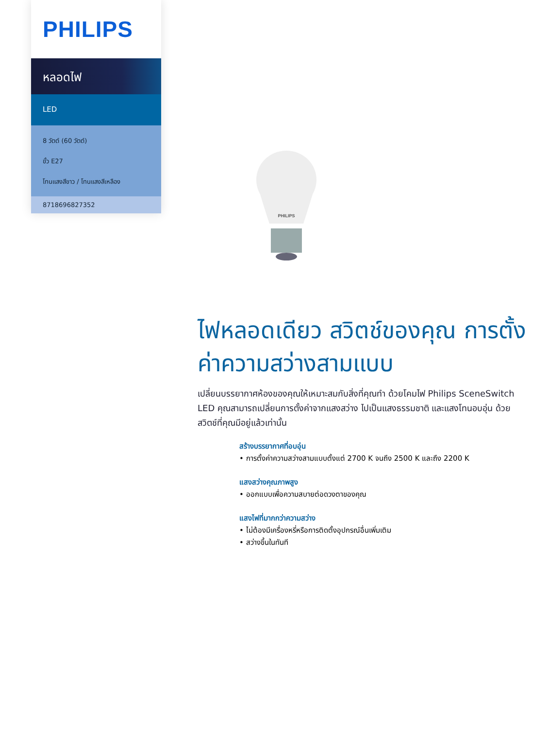PHILIPS
หลอดไฟ
LED
8 วัตต์ (60 วัตต์)
ขั้ว E27
โทนแสงสีขาว / โทนแสงสีเหลือง
8718696827352
PHILIPS
ไฟหลอดเดียว สวิตช์ของคุณ การตั้งค่าความสว่างสามแบบ
เปลี่ยนบรรยากาศห้องของคุณให้เหมาะสมกับสิ่งที่คุณทำ ด้วยโคมไฟ Philips SceneSwitch LED คุณสามารถเปลี่ยนการตั้งค่าจากแสงสว่าง ไปเป็นแสงธรรมชาติ และแสงโทนอบอุ่น ด้วยสวิตช์ที่คุณมีอยู่แล้วเท่านั้น
สร้างบรรยากาศที่อบอุ่น
• การตั้งค่าความสว่างสามแบบตั้งแต่ 2700 K จนถึง 2500 K และถึง 2200 K
แสงสว่างคุณภาพสูง
• ออกแบบเพื่อความสบายต่อดวงตาของคุณ
แสงไฟที่มากกว่าความสว่าง
• ไม่ต้องมีเครื่องหรี่หรือการติดตั้งอุปกรณ์อื่นเพิ่มเติม
• สว่างขึ้นในทันที